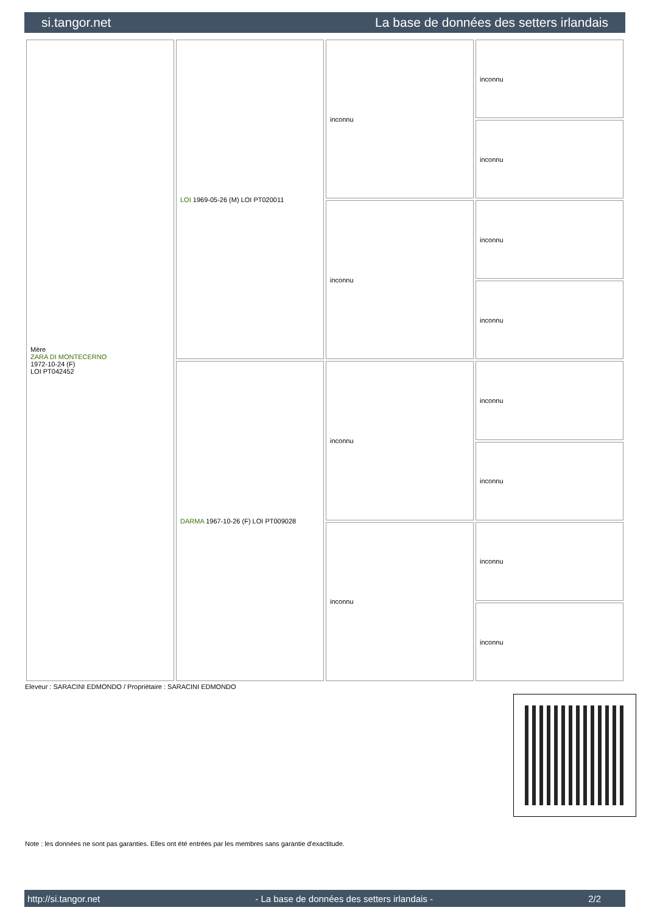si.tangor.net La base de données des setters irlandais
| Mère ZARA DI MONTECERNO 1972-10-24 (F) LOI PT042452 | LOI 1969-05-26 (M) LOI PT020011 | inconnu | inconnu |
| | | | inconnu |
| | | inconnu | inconnu |
| | | | inconnu |
| | DARMA 1967-10-26 (F) LOI PT009028 | inconnu | inconnu |
| | | | inconnu |
| | | inconnu | inconnu |
| | | | inconnu |
Eleveur : SARACINI EDMONDO / Propriétaire : SARACINI EDMONDO
Note : les données ne sont pas garanties. Elles ont été entrées par les membres sans garantie d'exactitude.
http://si.tangor.net - La base de données des setters irlandais - 2/2